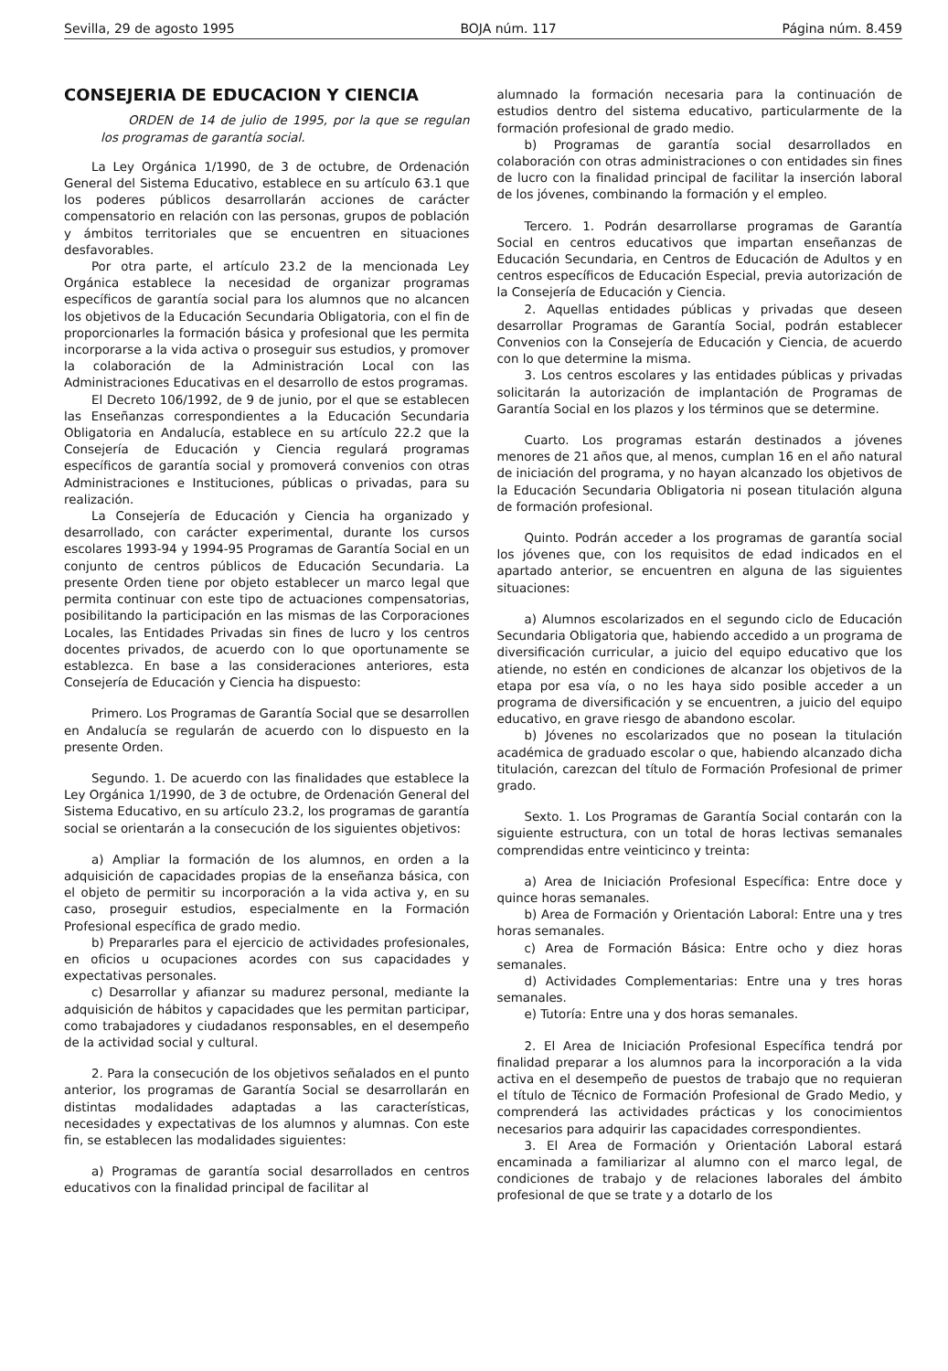Sevilla, 29 de agosto 1995 BOJA núm. 117 Página núm. 8.459
CONSEJERIA DE EDUCACION Y CIENCIA
ORDEN de 14 de julio de 1995, por la que se regulan los programas de garantía social.
La Ley Orgánica 1/1990, de 3 de octubre, de Ordenación General del Sistema Educativo, establece en su artículo 63.1 que los poderes públicos desarrollarán acciones de carácter compensatorio en relación con las personas, grupos de población y ámbitos territoriales que se encuentren en situaciones desfavorables.
Por otra parte, el artículo 23.2 de la mencionada Ley Orgánica establece la necesidad de organizar programas específicos de garantía social para los alumnos que no alcancen los objetivos de la Educación Secundaria Obligatoria, con el fin de proporcionarles la formación básica y profesional que les permita incorporarse a la vida activa o proseguir sus estudios, y promover la colaboración de la Administración Local con las Administraciones Educativas en el desarrollo de estos programas.
El Decreto 106/1992, de 9 de junio, por el que se establecen las Enseñanzas correspondientes a la Educación Secundaria Obligatoria en Andalucía, establece en su artículo 22.2 que la Consejería de Educación y Ciencia regulará programas específicos de garantía social y promoverá convenios con otras Administraciones e Instituciones, públicas o privadas, para su realización.
La Consejería de Educación y Ciencia ha organizado y desarrollado, con carácter experimental, durante los cursos escolares 1993-94 y 1994-95 Programas de Garantía Social en un conjunto de centros públicos de Educación Secundaria. La presente Orden tiene por objeto establecer un marco legal que permita continuar con este tipo de actuaciones compensatorias, posibilitando la participación en las mismas de las Corporaciones Locales, las Entidades Privadas sin fines de lucro y los centros docentes privados, de acuerdo con lo que oportunamente se establezca. En base a las consideraciones anteriores, esta Consejería de Educación y Ciencia ha dispuesto:
Primero. Los Programas de Garantía Social que se desarrollen en Andalucía se regularán de acuerdo con lo dispuesto en la presente Orden.
Segundo. 1. De acuerdo con las finalidades que establece la Ley Orgánica 1/1990, de 3 de octubre, de Ordenación General del Sistema Educativo, en su artículo 23.2, los programas de garantía social se orientarán a la consecución de los siguientes objetivos:
a) Ampliar la formación de los alumnos, en orden a la adquisición de capacidades propias de la enseñanza básica, con el objeto de permitir su incorporación a la vida activa y, en su caso, proseguir estudios, especialmente en la Formación Profesional específica de grado medio.
b) Prepararles para el ejercicio de actividades profesionales, en oficios u ocupaciones acordes con sus capacidades y expectativas personales.
c) Desarrollar y afianzar su madurez personal, mediante la adquisición de hábitos y capacidades que les permitan participar, como trabajadores y ciudadanos responsables, en el desempeño de la actividad social y cultural.
2. Para la consecución de los objetivos señalados en el punto anterior, los programas de Garantía Social se desarrollarán en distintas modalidades adaptadas a las características, necesidades y expectativas de los alumnos y alumnas. Con este fin, se establecen las modalidades siguientes:
a) Programas de garantía social desarrollados en centros educativos con la finalidad principal de facilitar al
alumnado la formación necesaria para la continuación de estudios dentro del sistema educativo, particularmente de la formación profesional de grado medio.
b) Programas de garantía social desarrollados en colaboración con otras administraciones o con entidades sin fines de lucro con la finalidad principal de facilitar la inserción laboral de los jóvenes, combinando la formación y el empleo.
Tercero. 1. Podrán desarrollarse programas de Garantía Social en centros educativos que impartan enseñanzas de Educación Secundaria, en Centros de Educación de Adultos y en centros específicos de Educación Especial, previa autorización de la Consejería de Educación y Ciencia.
2. Aquellas entidades públicas y privadas que deseen desarrollar Programas de Garantía Social, podrán establecer Convenios con la Consejería de Educación y Ciencia, de acuerdo con lo que determine la misma.
3. Los centros escolares y las entidades públicas y privadas solicitarán la autorización de implantación de Programas de Garantía Social en los plazos y los términos que se determine.
Cuarto. Los programas estarán destinados a jóvenes menores de 21 años que, al menos, cumplan 16 en el año natural de iniciación del programa, y no hayan alcanzado los objetivos de la Educación Secundaria Obligatoria ni posean titulación alguna de formación profesional.
Quinto. Podrán acceder a los programas de garantía social los jóvenes que, con los requisitos de edad indicados en el apartado anterior, se encuentren en alguna de las siguientes situaciones:
a) Alumnos escolarizados en el segundo ciclo de Educación Secundaria Obligatoria que, habiendo accedido a un programa de diversificación curricular, a juicio del equipo educativo que los atiende, no estén en condiciones de alcanzar los objetivos de la etapa por esa vía, o no les haya sido posible acceder a un programa de diversificación y se encuentren, a juicio del equipo educativo, en grave riesgo de abandono escolar.
b) Jóvenes no escolarizados que no posean la titulación académica de graduado escolar o que, habiendo alcanzado dicha titulación, carezcan del título de Formación Profesional de primer grado.
Sexto. 1. Los Programas de Garantía Social contarán con la siguiente estructura, con un total de horas lectivas semanales comprendidas entre veinticinco y treinta:
a) Area de Iniciación Profesional Específica: Entre doce y quince horas semanales.
b) Area de Formación y Orientación Laboral: Entre una y tres horas semanales.
c) Area de Formación Básica: Entre ocho y diez horas semanales.
d) Actividades Complementarias: Entre una y tres horas semanales.
e) Tutoría: Entre una y dos horas semanales.
2. El Area de Iniciación Profesional Específica tendrá por finalidad preparar a los alumnos para la incorporación a la vida activa en el desempeño de puestos de trabajo que no requieran el título de Técnico de Formación Profesional de Grado Medio, y comprenderá las actividades prácticas y los conocimientos necesarios para adquirir las capacidades correspondientes.
3. El Area de Formación y Orientación Laboral estará encaminada a familiarizar al alumno con el marco legal, de condiciones de trabajo y de relaciones laborales del ámbito profesional de que se trate y a dotarlo de los